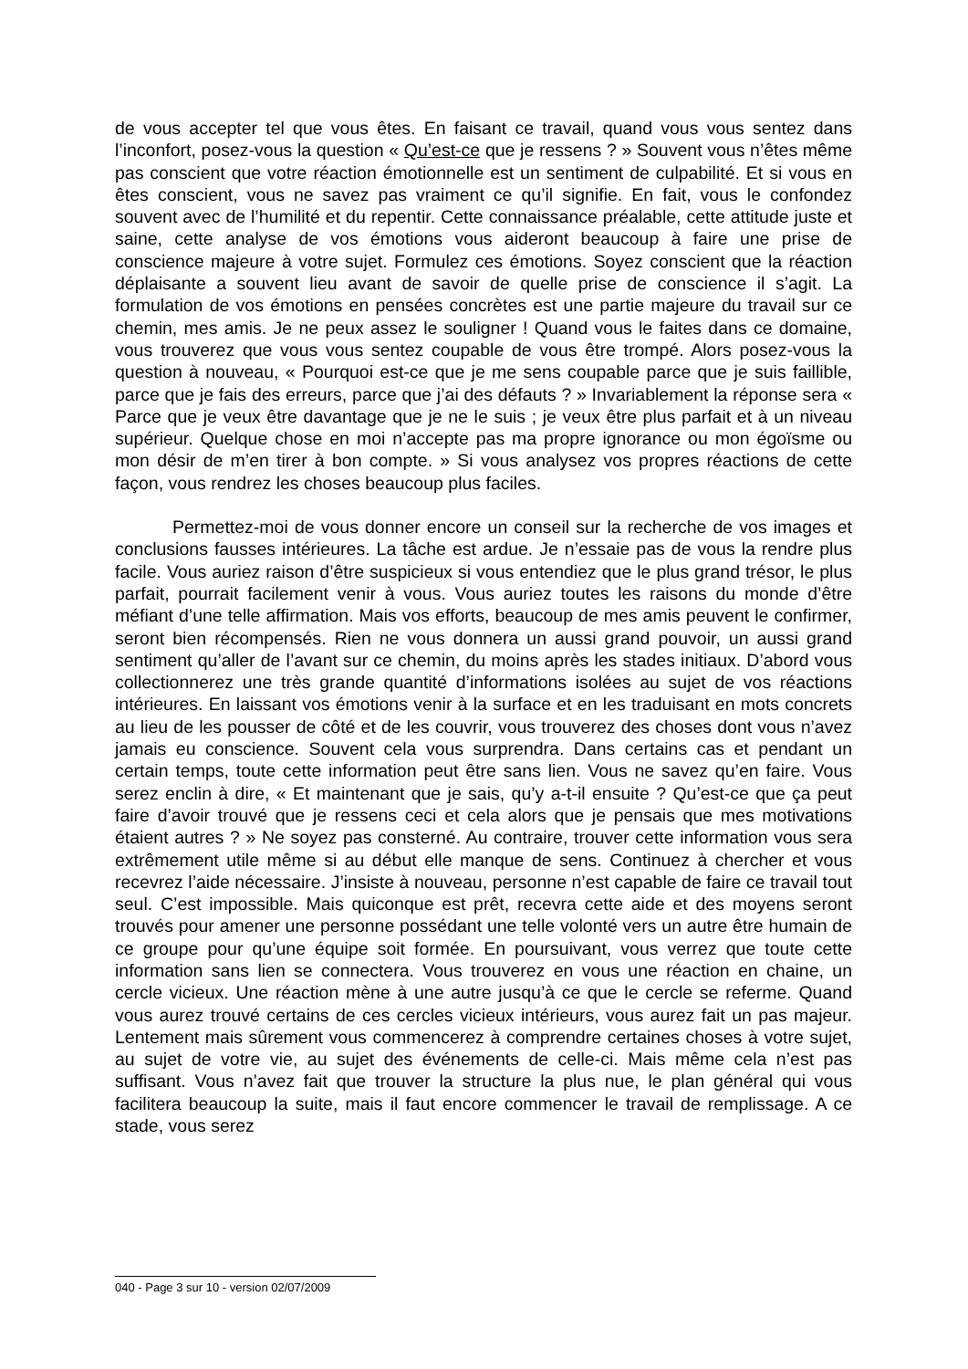de vous accepter tel que vous êtes. En faisant ce travail, quand vous vous sentez dans l’inconfort, posez-vous la question « Qu’est-ce que je ressens ? » Souvent vous n’êtes même pas conscient que votre réaction émotionnelle est un sentiment de culpabilité. Et si vous en êtes conscient, vous ne savez pas vraiment ce qu’il signifie. En fait, vous le confondez souvent avec de l’humilité et du repentir. Cette connaissance préalable, cette attitude juste et saine, cette analyse de vos émotions vous aideront beaucoup à faire une prise de conscience majeure à votre sujet. Formulez ces émotions. Soyez conscient que la réaction déplaisante a souvent lieu avant de savoir de quelle prise de conscience il s’agit. La formulation de vos émotions en pensées concrètes est une partie majeure du travail sur ce chemin, mes amis. Je ne peux assez le souligner ! Quand vous le faites dans ce domaine, vous trouverez que vous vous sentez coupable de vous être trompé. Alors posez-vous la question à nouveau, « Pourquoi est-ce que je me sens coupable parce que je suis faillible, parce que je fais des erreurs, parce que j’ai des défauts ? » Invariablement la réponse sera « Parce que je veux être davantage que je ne le suis ; je veux être plus parfait et à un niveau supérieur. Quelque chose en moi n’accepte pas ma propre ignorance ou mon égoïsme ou mon désir de m’en tirer à bon compte. » Si vous analysez vos propres réactions de cette façon, vous rendrez les choses beaucoup plus faciles.
Permettez-moi de vous donner encore un conseil sur la recherche de vos images et conclusions fausses intérieures. La tâche est ardue. Je n’essaie pas de vous la rendre plus facile. Vous auriez raison d’être suspicieux si vous entendiez que le plus grand trésor, le plus parfait, pourrait facilement venir à vous. Vous auriez toutes les raisons du monde d’être méfiant d’une telle affirmation. Mais vos efforts, beaucoup de mes amis peuvent le confirmer, seront bien récompensés. Rien ne vous donnera un aussi grand pouvoir, un aussi grand sentiment qu’aller de l’avant sur ce chemin, du moins après les stades initiaux. D’abord vous collectionnerez une très grande quantité d’informations isolées au sujet de vos réactions intérieures. En laissant vos émotions venir à la surface et en les traduisant en mots concrets au lieu de les pousser de côté et de les couvrir, vous trouverez des choses dont vous n’avez jamais eu conscience. Souvent cela vous surprendra. Dans certains cas et pendant un certain temps, toute cette information peut être sans lien. Vous ne savez qu’en faire. Vous serez enclin à dire, « Et maintenant que je sais, qu’y a-t-il ensuite ? Qu’est-ce que ça peut faire d’avoir trouvé que je ressens ceci et cela alors que je pensais que mes motivations étaient autres ? » Ne soyez pas consterné. Au contraire, trouver cette information vous sera extrêmement utile même si au début elle manque de sens. Continuez à chercher et vous recevrez l’aide nécessaire. J’insiste à nouveau, personne n’est capable de faire ce travail tout seul. C’est impossible. Mais quiconque est prêt, recevra cette aide et des moyens seront trouvés pour amener une personne possédant une telle volonté vers un autre être humain de ce groupe pour qu’une équipe soit formée. En poursuivant, vous verrez que toute cette information sans lien se connectera. Vous trouverez en vous une réaction en chaine, un cercle vicieux. Une réaction mène à une autre jusqu’à ce que le cercle se referme. Quand vous aurez trouvé certains de ces cercles vicieux intérieurs, vous aurez fait un pas majeur. Lentement mais sûrement vous commencerez à comprendre certaines choses à votre sujet, au sujet de votre vie, au sujet des événements de celle-ci. Mais même cela n’est pas suffisant. Vous n’avez fait que trouver la structure la plus nue, le plan général qui vous facilitera beaucoup la suite, mais il faut encore commencer le travail de remplissage. A ce stade, vous serez
040 - Page 3 sur 10 - version 02/07/2009